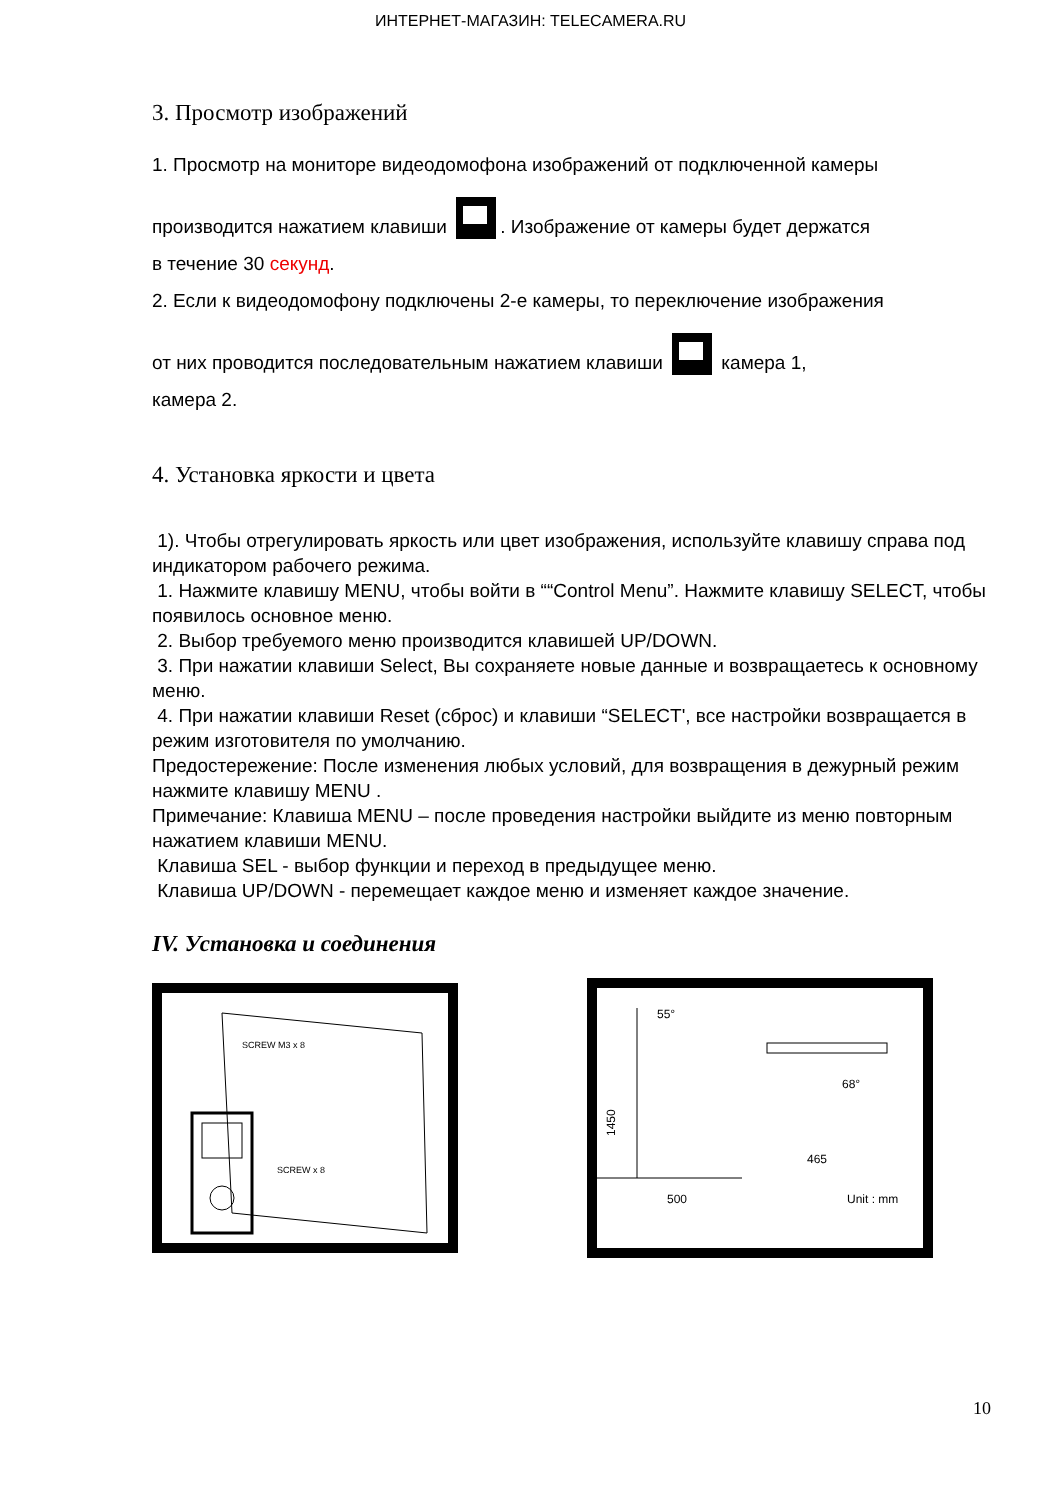ИНТЕРНЕТ-МАГАЗИН: TELECAMERA.RU
3. Просмотр изображений
1. Просмотр на мониторе видеодомофона изображений от подключенной камеры
производится нажатием клавиши . Изображение от камеры будет держатся
в течение 30 секунд.
2. Если к видеодомофону подключены 2-е камеры, то переключение изображения
от них проводится последовательным нажатием клавиши камера 1,
камера 2.
4. Установка яркости и цвета
1). Чтобы отрегулировать яркость или цвет изображения, используйте клавишу справа под индикатором рабочего режима.
1. Нажмите клавишу MENU, чтобы войти в ““Control Menu”. Нажмите клавишу SELECT, чтобы появилось основное меню.
2. Выбор требуемого меню производится клавишей UP/DOWN.
3. При нажатии клавиши Select, Вы сохраняете новые данные и возвращаетесь к основному меню.
4. При нажатии клавиши Reset (сброс) и клавиши “SELECT', все настройки возвращается в режим изготовителя по умолчанию.
Предостережение: После изменения любых условий, для возвращения в дежурный режим нажмите клавишу MENU .
Примечание: Клавиша MENU – после проведения настройки выйдите из меню повторным нажатием клавиши MENU.
Клавиша SEL - выбор функции и переход в предыдущее меню.
Клавиша UP/DOWN - перемещает каждое меню и изменяет каждое значение.
IV. Установка и соединения
SCREW M3 x 8
SCREW x 8
55°
1450
500
68°
465
Unit : mm
10